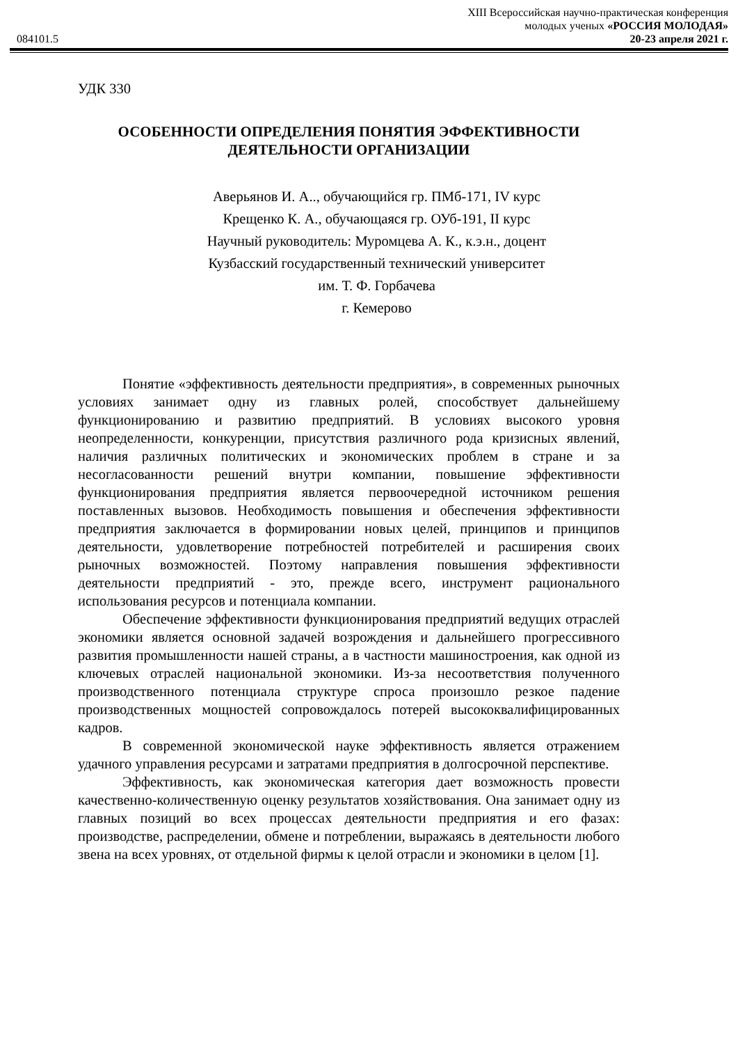084101.5
XIII Всероссийская научно-практическая конференция
молодых ученых «РОССИЯ МОЛОДАЯ»
20-23 апреля 2021 г.
УДК 330
ОСОБЕННОСТИ ОПРЕДЕЛЕНИЯ ПОНЯТИЯ ЭФФЕКТИВНОСТИ ДЕЯТЕЛЬНОСТИ ОРГАНИЗАЦИИ
Аверьянов И. А.., обучающийся гр. ПМб-171, IV курс
Крещенко К. А., обучающаяся гр. ОУб-191, II курс
Научный руководитель: Муромцева А. К., к.э.н., доцент
Кузбасский государственный технический университет
им. Т. Ф. Горбачева
г. Кемерово
Понятие «эффективность деятельности предприятия», в современных рыночных условиях занимает одну из главных ролей, способствует дальнейшему функционированию и развитию предприятий. В условиях высокого уровня неопределенности, конкуренции, присутствия различного рода кризисных явлений, наличия различных политических и экономических проблем в стране и за несогласованности решений внутри компании, повышение эффективности функционирования предприятия является первоочередной источником решения поставленных вызовов. Необходимость повышения и обеспечения эффективности предприятия заключается в формировании новых целей, принципов и принципов деятельности, удовлетворение потребностей потребителей и расширения своих рыночных возможностей. Поэтому направления повышения эффективности деятельности предприятий - это, прежде всего, инструмент рационального использования ресурсов и потенциала компании.
Обеспечение эффективности функционирования предприятий ведущих отраслей экономики является основной задачей возрождения и дальнейшего прогрессивного развития промышленности нашей страны, а в частности машиностроения, как одной из ключевых отраслей национальной экономики. Из-за несоответствия полученного производственного потенциала структуре спроса произошло резкое падение производственных мощностей сопровождалось потерей высококвалифицированных кадров.
В современной экономической науке эффективность является отражением удачного управления ресурсами и затратами предприятия в долгосрочной перспективе.
Эффективность, как экономическая категория дает возможность провести качественно-количественную оценку результатов хозяйствования. Она занимает одну из главных позиций во всех процессах деятельности предприятия и его фазах: производстве, распределении, обмене и потреблении, выражаясь в деятельности любого звена на всех уровнях, от отдельной фирмы к целой отрасли и экономики в целом [1].